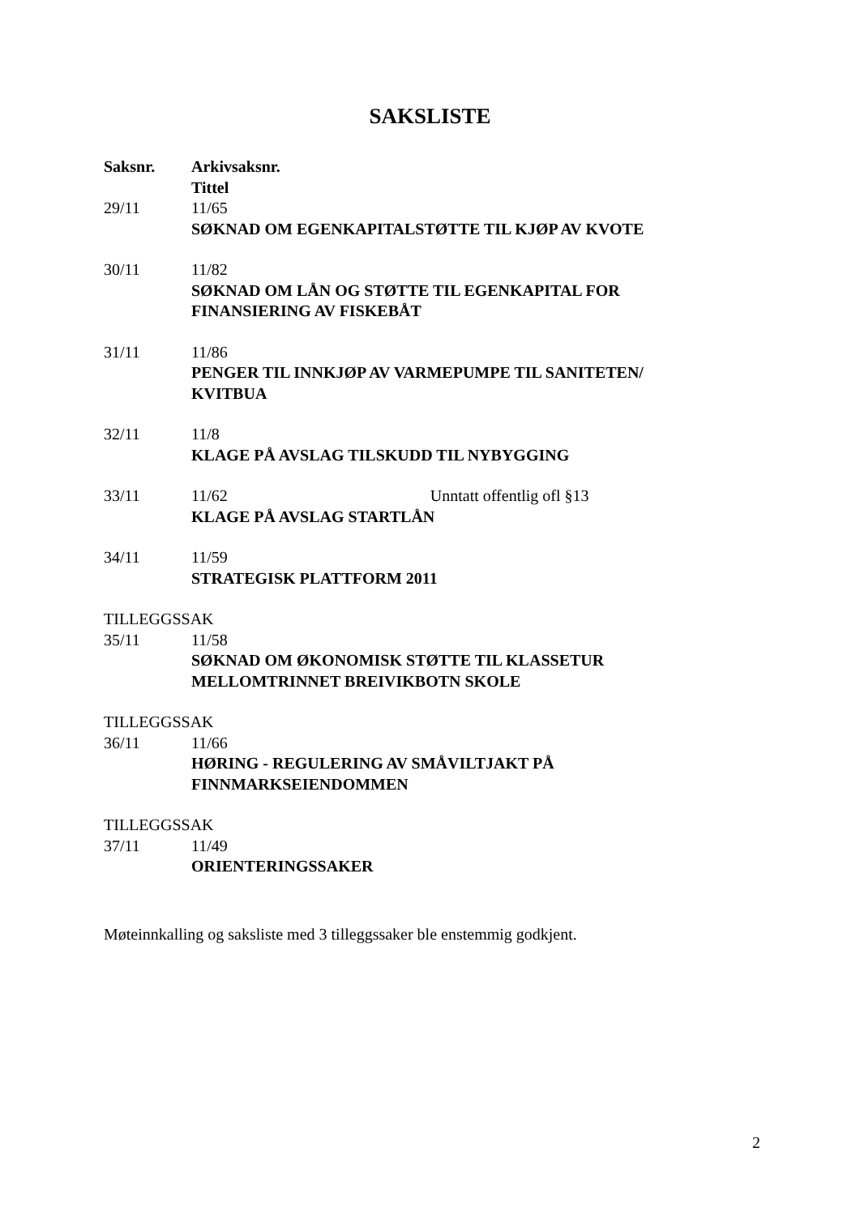SAKSLISTE
Saksnr. Arkivsaksnr.
Tittel
29/11 11/65
SØKNAD OM EGENKAPITALSTØTTE TIL KJØP AV KVOTE
30/11 11/82
SØKNAD OM LÅN OG STØTTE TIL EGENKAPITAL FOR FINANSIERING AV FISKEBÅT
31/11 11/86
PENGER TIL INNKJØP AV VARMEPUMPE TIL SANITETEN/ KVITBUA
32/11 11/8
KLAGE PÅ AVSLAG TILSKUDD TIL NYBYGGING
33/11 11/62 Unntatt offentlig ofl §13
KLAGE PÅ AVSLAG STARTLÅN
34/11 11/59
STRATEGISK PLATTFORM 2011
TILLEGGSSAK
35/11 11/58
SØKNAD OM ØKONOMISK STØTTE TIL KLASSETUR MELLOMTRINNET BREIVIKBOTN SKOLE
TILLEGGSSAK
36/11 11/66
HØRING - REGULERING AV SMÅVILTJAKT PÅ FINNMARKSEIENDOMMEN
TILLEGGSSAK
37/11 11/49
ORIENTERINGSSAKER
Møteinnkalling og saksliste med 3 tilleggssaker ble enstemmig godkjent.
2